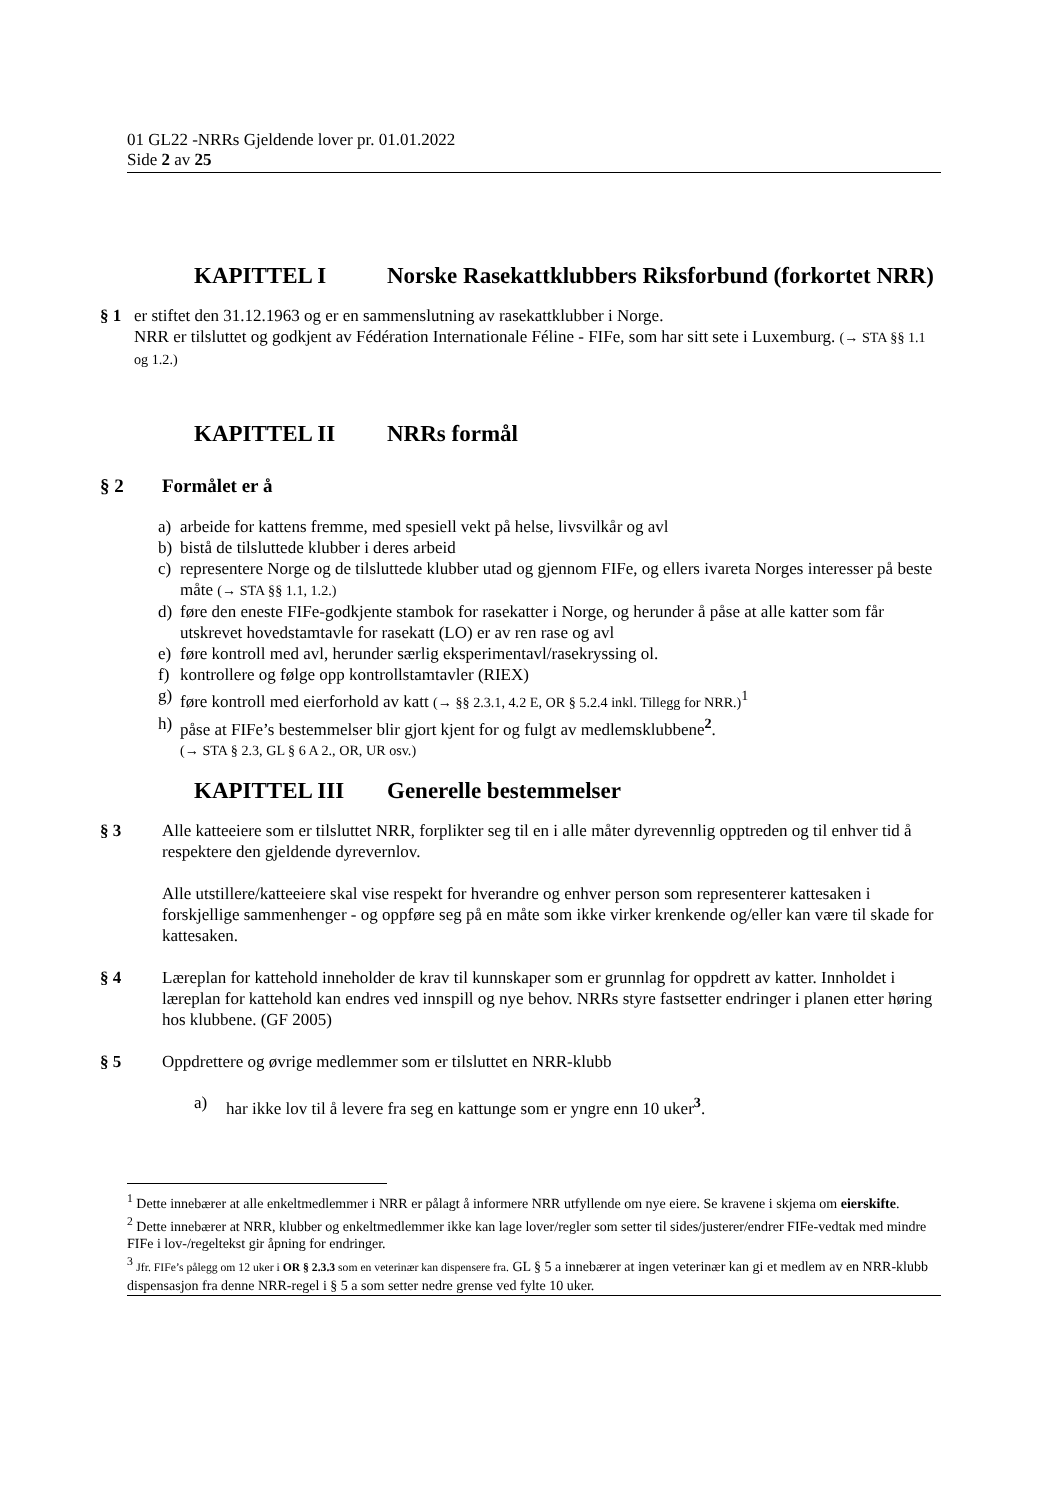01 GL22 -NRRs Gjeldende lover pr. 01.01.2022
Side 2 av 25
KAPITTEL I Norske Rasekattklubbers Riksforbund (forkortet NRR)
§ 1 er stiftet den 31.12.1963 og er en sammenslutning av rasekattklubber i Norge.
NRR er tilsluttet og godkjent av Fédération Internationale Féline - FIFe, som har sitt sete i Luxemburg. (→ STA §§ 1.1 og 1.2.)
KAPITTEL II NRRs formål
§ 2 Formålet er å
a) arbeide for kattens fremme, med spesiell vekt på helse, livsvilkår og avl
b) bistå de tilsluttede klubber i deres arbeid
c) representere Norge og de tilsluttede klubber utad og gjennom FIFe, og ellers ivareta Norges interesser på beste måte (→ STA §§ 1.1, 1.2.)
d) føre den eneste FIFe-godkjente stambok for rasekatter i Norge, og herunder å påse at alle katter som får utskrevet hovedstamtavle for rasekatt (LO) er av ren rase og avl
e) føre kontroll med avl, herunder særlig eksperimentavl/rasekryssing ol.
f) kontrollere og følge opp kontrollstamtavler (RIEX)
g) føre kontroll med eierforhold av katt (→ §§ 2.3.1, 4.2 E, OR § 5.2.4 inkl. Tillegg for NRR.)<sup>1</sup>
h) påse at FIFe’s bestemmelser blir gjort kjent for og fulgt av medlemsklubbene<sup>2</sup>.
(→ STA § 2.3, GL § 6 A 2., OR, UR osv.)
KAPITTEL III Generelle bestemmelser
§ 3 Alle katteeiere som er tilsluttet NRR, forplikter seg til en i alle måter dyrevennlig opptreden og til enhver tid å respektere den gjeldende dyrevernlov.
Alle utstillere/katteeiere skal vise respekt for hverandre og enhver person som representerer kattesaken i forskjellige sammenhenger - og oppføre seg på en måte som ikke virker krenkende og/eller kan være til skade for kattesaken.
§ 4 Læreplan for kattehold inneholder de krav til kunnskaper som er grunnlag for oppdrett av katter. Innholdet i læreplan for kattehold kan endres ved innspill og nye behov. NRRs styre fastsetter endringer i planen etter høring hos klubbene. (GF 2005)
§ 5 Oppdrettere og øvrige medlemmer som er tilsluttet en NRR-klubb
a) har ikke lov til å levere fra seg en kattunge som er yngre enn 10 uker<sup>3</sup>.
<sup>1</sup> Dette innebærer at alle enkeltmedlemmer i NRR er pålagt å informere NRR utfyllende om nye eiere. Se kravene i skjema om eierskifte.
<sup>2</sup> Dette innebærer at NRR, klubber og enkeltmedlemmer ikke kan lage lover/regler som setter til sides/justerer/endrer FIFe-vedtak med mindre FIFe i lov-/regeltekst gir åpning for endringer.
<sup>3</sup> Jfr. FIFe’s pålegg om 12 uker i OR § 2.3.3 som en veterinær kan dispensere fra. GL § 5 a innebærer at ingen veterinær kan gi et medlem av en NRR-klubb dispensasjon fra denne NRR-regel i § 5 a som setter nedre grense ved fylte 10 uker.